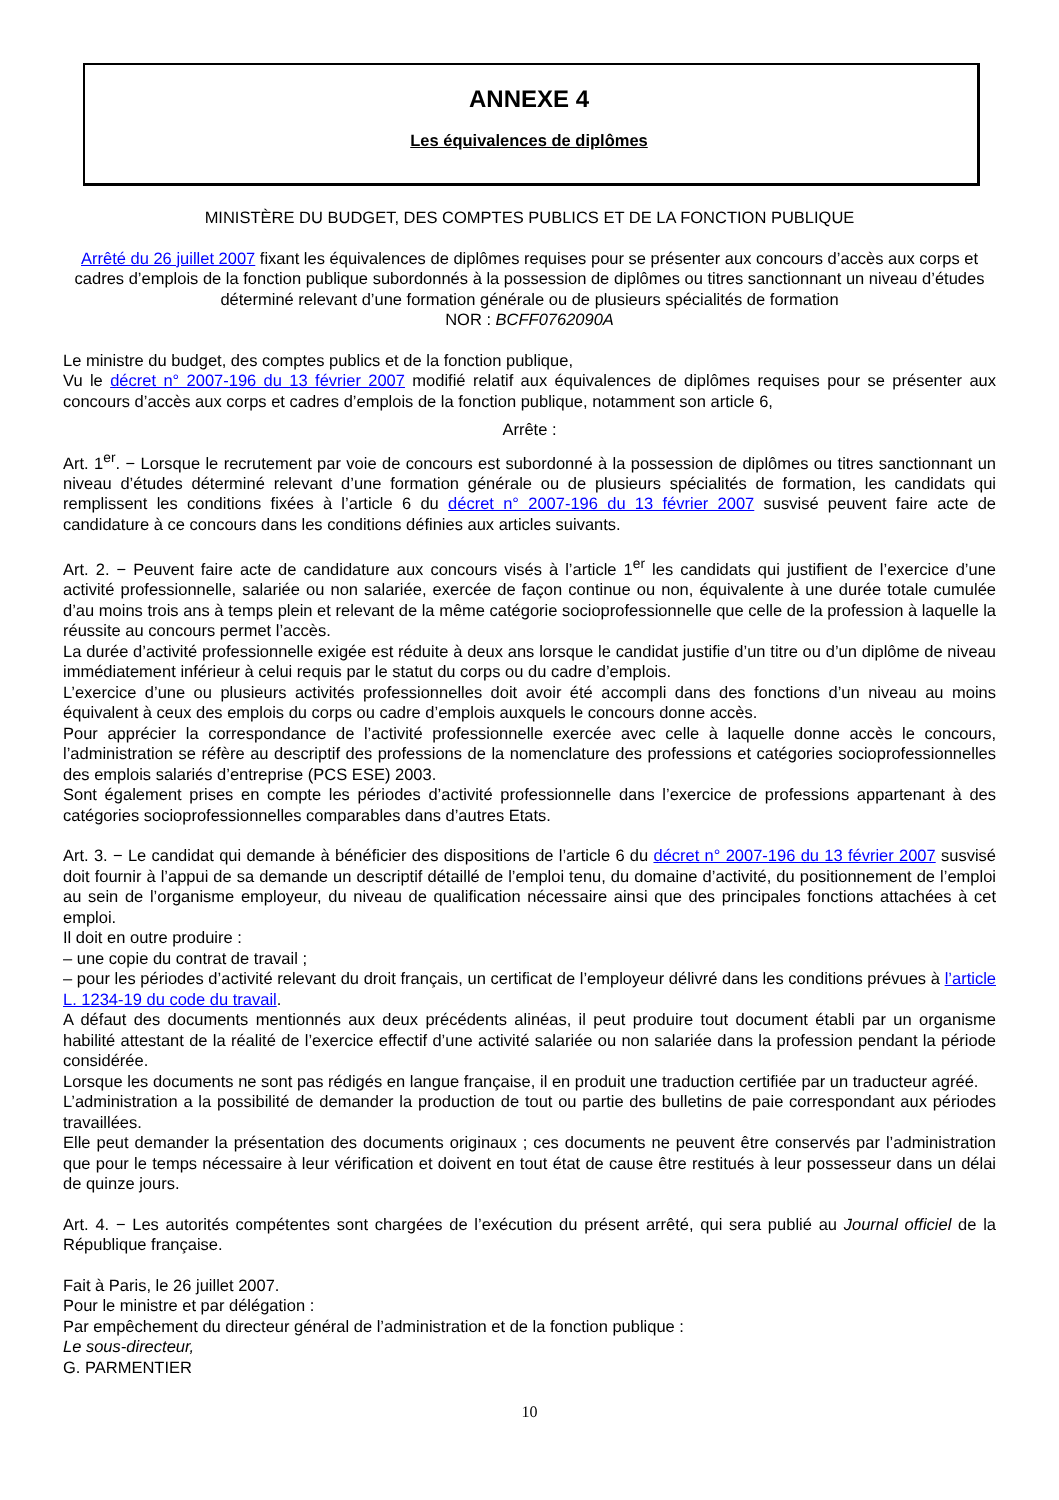ANNEXE 4
Les équivalences de diplômes
MINISTÈRE DU BUDGET, DES COMPTES PUBLICS ET DE LA FONCTION PUBLIQUE
Arrêté du 26 juillet 2007 fixant les équivalences de diplômes requises pour se présenter aux concours d’accès aux corps et cadres d’emplois de la fonction publique subordonnés à la possession de diplômes ou titres sanctionnant un niveau d’études déterminé relevant d’une formation générale ou de plusieurs spécialités de formation
NOR : BCFF0762090A
Le ministre du budget, des comptes publics et de la fonction publique,
Vu le décret n° 2007-196 du 13 février 2007 modifié relatif aux équivalences de diplômes requises pour se présenter aux concours d’accès aux corps et cadres d’emplois de la fonction publique, notamment son article 6,
Arrête :
Art. 1<sup>er</sup>. − Lorsque le recrutement par voie de concours est subordonné à la possession de diplômes ou titres sanctionnant un niveau d’études déterminé relevant d’une formation générale ou de plusieurs spécialités de formation, les candidats qui remplissent les conditions fixées à l’article 6 du décret n° 2007-196 du 13 février 2007 susvisé peuvent faire acte de candidature à ce concours dans les conditions définies aux articles suivants.
Art. 2. − Peuvent faire acte de candidature aux concours visés à l’article 1<sup>er</sup> les candidats qui justifient de l’exercice d’une activité professionnelle, salariée ou non salariée, exercée de façon continue ou non, équivalente à une durée totale cumulée d’au moins trois ans à temps plein et relevant de la même catégorie socioprofessionnelle que celle de la profession à laquelle la réussite au concours permet l’accès.
La durée d’activité professionnelle exigée est réduite à deux ans lorsque le candidat justifie d’un titre ou d’un diplôme de niveau immédiatement inférieur à celui requis par le statut du corps ou du cadre d’emplois.
L’exercice d’une ou plusieurs activités professionnelles doit avoir été accompli dans des fonctions d’un niveau au moins équivalent à ceux des emplois du corps ou cadre d’emplois auxquels le concours donne accès.
Pour apprécier la correspondance de l’activité professionnelle exercée avec celle à laquelle donne accès le concours, l’administration se réfère au descriptif des professions de la nomenclature des professions et catégories socioprofessionnelles des emplois salariés d’entreprise (PCS ESE) 2003.
Sont également prises en compte les périodes d’activité professionnelle dans l’exercice de professions appartenant à des catégories socioprofessionnelles comparables dans d’autres Etats.
Art. 3. − Le candidat qui demande à bénéficier des dispositions de l’article 6 du décret n° 2007-196 du 13 février 2007 susvisé doit fournir à l’appui de sa demande un descriptif détaillé de l’emploi tenu, du domaine d’activité, du positionnement de l’emploi au sein de l’organisme employeur, du niveau de qualification nécessaire ainsi que des principales fonctions attachées à cet emploi.
Il doit en outre produire :
– une copie du contrat de travail ;
– pour les périodes d’activité relevant du droit français, un certificat de l’employeur délivré dans les conditions prévues à l’article L. 1234-19 du code du travail.
A défaut des documents mentionnés aux deux précédents alinéas, il peut produire tout document établi par un organisme habilité attestant de la réalité de l’exercice effectif d’une activité salariée ou non salariée dans la profession pendant la période considérée.
Lorsque les documents ne sont pas rédigés en langue française, il en produit une traduction certifiée par un traducteur agréé.
L’administration a la possibilité de demander la production de tout ou partie des bulletins de paie correspondant aux périodes travaillées.
Elle peut demander la présentation des documents originaux ; ces documents ne peuvent être conservés par l’administration que pour le temps nécessaire à leur vérification et doivent en tout état de cause être restitués à leur possesseur dans un délai de quinze jours.
Art. 4. − Les autorités compétentes sont chargées de l’exécution du présent arrêté, qui sera publié au Journal officiel de la République française.
Fait à Paris, le 26 juillet 2007.
Pour le ministre et par délégation :
Par empêchement du directeur général de l’administration et de la fonction publique :
Le sous-directeur,
G. PARMENTIER
10